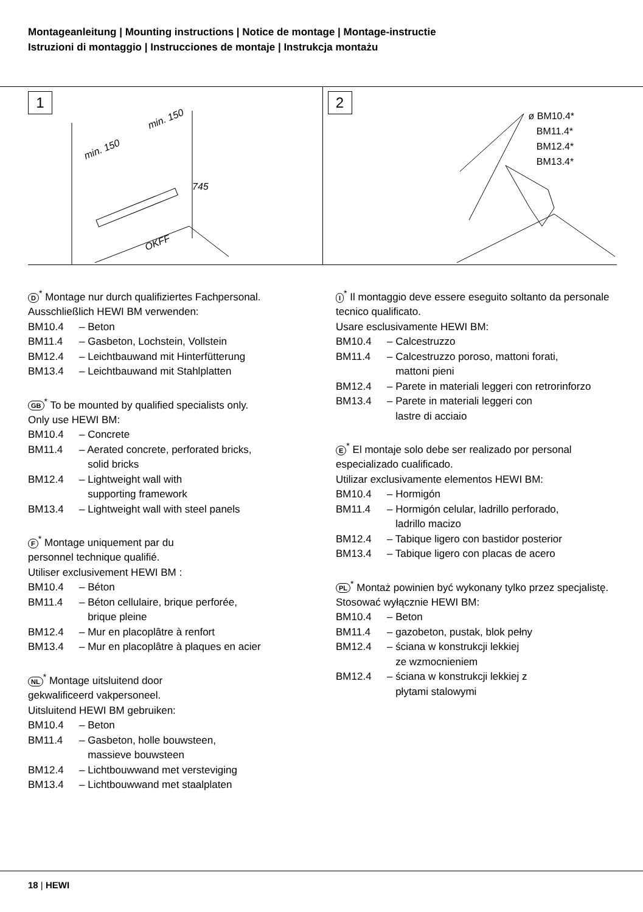Montageanleitung | Mounting instructions | Notice de montage | Montage-instructie
Istruzioni di montaggio | Instrucciones de montaje | Instrukcja montażu
1
min. 150
min. 150
745
OKFF
2
ø BM10.4*
BM11.4*
BM12.4*
BM13.4*
D<sup>*</sup> Montage nur durch qualifiziertes Fachpersonal.
Ausschließlich HEWI BM verwenden:
BM10.4 – Beton
BM11.4 – Gasbeton, Lochstein, Vollstein
BM12.4 – Leichtbauwand mit Hinterfütterung
BM13.4 – Leichtbauwand mit Stahlplatten
GB<sup>*</sup> To be mounted by qualified specialists only.
Only use HEWI BM:
BM10.4 – Concrete
BM11.4 – Aerated concrete, perforated bricks,
solid bricks
BM12.4 – Lightweight wall with
supporting framework
BM13.4 – Lightweight wall with steel panels
F<sup>*</sup> Montage uniquement par du
personnel technique qualifié.
Utiliser exclusivement HEWI BM :
BM10.4 – Béton
BM11.4 – Béton cellulaire, brique perforée,
brique pleine
BM12.4 – Mur en placoplâtre à renfort
BM13.4 – Mur en placoplâtre à plaques en acier
NL<sup>*</sup> Montage uitsluitend door
gekwalificeerd vakpersoneel.
Uitsluitend HEWI BM gebruiken:
BM10.4 – Beton
BM11.4 – Gasbeton, holle bouwsteen,
massieve bouwsteen
BM12.4 – Lichtbouwwand met versteviging
BM13.4 – Lichtbouwwand met staalplaten
I<sup>*</sup> Il montaggio deve essere eseguito soltanto da personale tecnico qualificato.
Usare esclusivamente HEWI BM:
BM10.4 – Calcestruzzo
BM11.4 – Calcestruzzo poroso, mattoni forati,
mattoni pieni
BM12.4 – Parete in materiali leggeri con retrorinforzo
BM13.4 – Parete in materiali leggeri con
lastre di acciaio
E<sup>*</sup> El montaje solo debe ser realizado por personal especializado cualificado.
Utilizar exclusivamente elementos HEWI BM:
BM10.4 – Hormigón
BM11.4 – Hormigón celular, ladrillo perforado,
ladrillo macizo
BM12.4 – Tabique ligero con bastidor posterior
BM13.4 – Tabique ligero con placas de acero
PL<sup>*</sup> Montaż powinien być wykonany tylko przez specjalistę.
Stosować wyłącznie HEWI BM:
BM10.4 – Beton
BM11.4 – gazobeton, pustak, blok pełny
BM12.4 – ściana w konstrukcji lekkiej
ze wzmocnieniem
BM12.4 – ściana w konstrukcji lekkiej z
płytami stalowymi
18 | HEWI